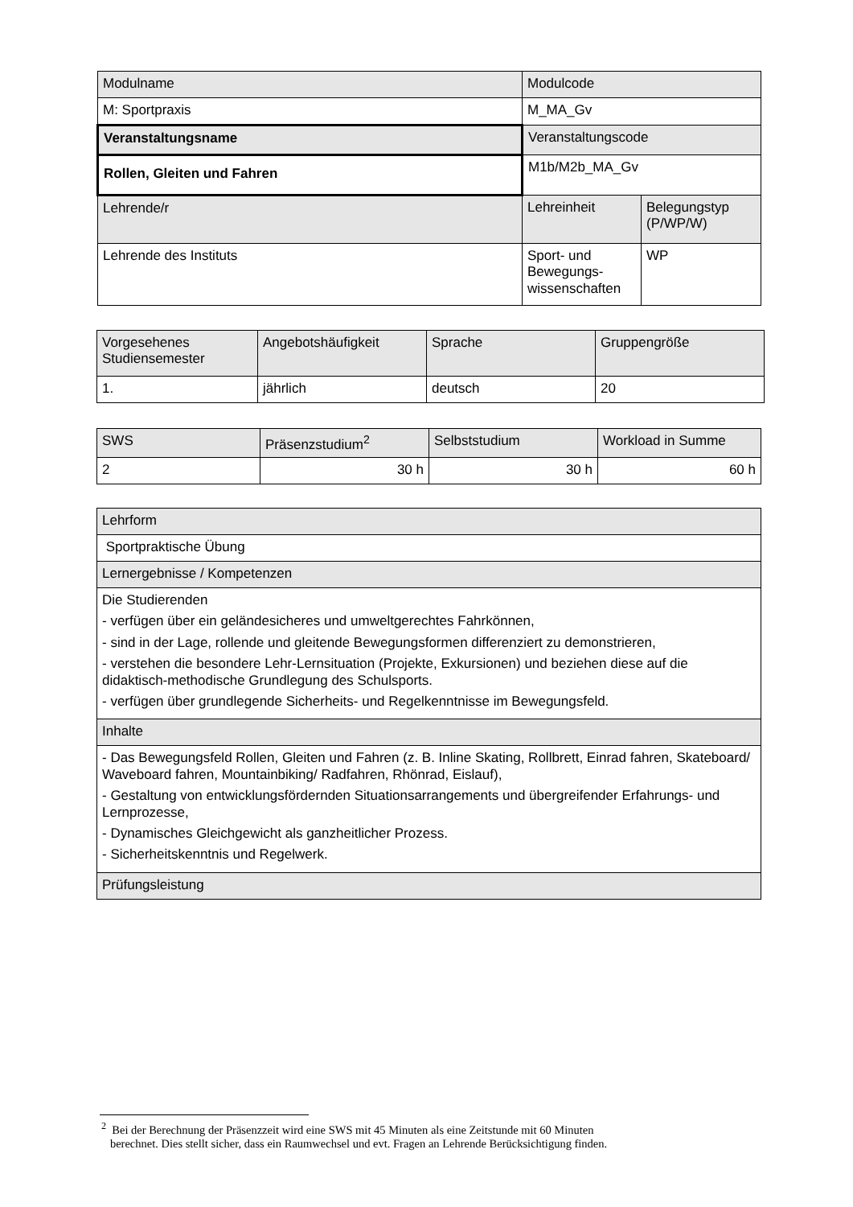| Modulname | Modulcode | |
| M: Sportpraxis | M_MA_Gv | |
| Veranstaltungsname | Veranstaltungscode | |
| Rollen, Gleiten und Fahren | M1b/M2b_MA_Gv | |
| Lehrende/r | Lehreinheit | Belegungstyp (P/WP/W) |
| Lehrende des Instituts | Sport- und Bewegungs-wissenschaften | WP |
| Vorgesehenes Studiensemester | Angebotshäufigkeit | Sprache | Gruppengröße |
| 1. | jährlich | deutsch | 20 |
| SWS | Präsenzstudium<sup>2</sup> | Selbststudium | Workload in Summe |
| 2 | 30 h | 30 h | 60 h |
| Lehrform |
| Sportpraktische Übung |
| Lernergebnisse / Kompetenzen |
| Die Studierenden - verfügen über ein geländesicheres und umweltgerechtes Fahrkönnen, - sind in der Lage, rollende und gleitende Bewegungsformen differenziert zu demonstrieren, - verstehen die besondere Lehr-Lernsituation (Projekte, Exkursionen) und beziehen diese auf die didaktisch-methodische Grundlegung des Schulsports. - verfügen über grundlegende Sicherheits- und Regelkenntnisse im Bewegungsfeld. |
| Inhalte |
| - Das Bewegungsfeld Rollen, Gleiten und Fahren (z. B. Inline Skating, Rollbrett, Einrad fahren, Skateboard/ Waveboard fahren, Mountainbiking/ Radfahren, Rhönrad, Eislauf), - Gestaltung von entwicklungsfördernden Situationsarrangements und übergreifender Erfahrungs- und Lernprozesse, - Dynamisches Gleichgewicht als ganzheitlicher Prozess. - Sicherheitskenntnis und Regelwerk. |
| Prüfungsleistung |
<sup>2</sup> Bei der Berechnung der Präsenzzeit wird eine SWS mit 45 Minuten als eine Zeitstunde mit 60 Minuten
berechnet. Dies stellt sicher, dass ein Raumwechsel und evt. Fragen an Lehrende Berücksichtigung finden.